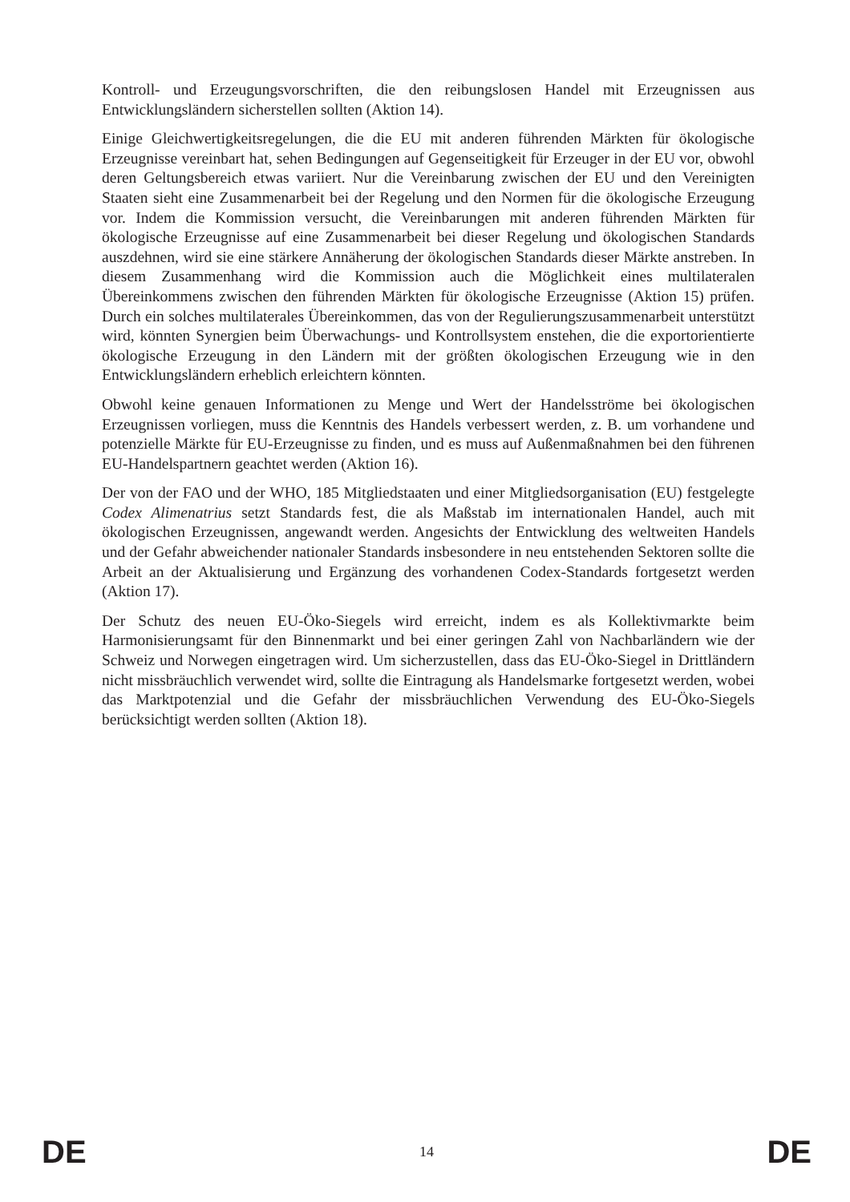Kontroll- und Erzeugungsvorschriften, die den reibungslosen Handel mit Erzeugnissen aus Entwicklungsländern sicherstellen sollten (Aktion 14).
Einige Gleichwertigkeitsregelungen, die die EU mit anderen führenden Märkten für ökologische Erzeugnisse vereinbart hat, sehen Bedingungen auf Gegenseitigkeit für Erzeuger in der EU vor, obwohl deren Geltungsbereich etwas variiert. Nur die Vereinbarung zwischen der EU und den Vereinigten Staaten sieht eine Zusammenarbeit bei der Regelung und den Normen für die ökologische Erzeugung vor. Indem die Kommission versucht, die Vereinbarungen mit anderen führenden Märkten für ökologische Erzeugnisse auf eine Zusammenarbeit bei dieser Regelung und ökologischen Standards auszdehnen, wird sie eine stärkere Annäherung der ökologischen Standards dieser Märkte anstreben. In diesem Zusammenhang wird die Kommission auch die Möglichkeit eines multilateralen Übereinkommens zwischen den führenden Märkten für ökologische Erzeugnisse (Aktion 15) prüfen. Durch ein solches multilaterales Übereinkommen, das von der Regulierungszusammenarbeit unterstützt wird, könnten Synergien beim Überwachungs- und Kontrollsystem enstehen, die die exportorientierte ökologische Erzeugung in den Ländern mit der größten ökologischen Erzeugung wie in den Entwicklungsländern erheblich erleichtern könnten.
Obwohl keine genauen Informationen zu Menge und Wert der Handelsströme bei ökologischen Erzeugnissen vorliegen, muss die Kenntnis des Handels verbessert werden, z. B. um vorhandene und potenzielle Märkte für EU-Erzeugnisse zu finden, und es muss auf Außenmaßnahmen bei den führenen EU-Handelspartnern geachtet werden (Aktion 16).
Der von der FAO und der WHO, 185 Mitgliedstaaten und einer Mitgliedsorganisation (EU) festgelegte Codex Alimenatrius setzt Standards fest, die als Maßstab im internationalen Handel, auch mit ökologischen Erzeugnissen, angewandt werden. Angesichts der Entwicklung des weltweiten Handels und der Gefahr abweichender nationaler Standards insbesondere in neu entstehenden Sektoren sollte die Arbeit an der Aktualisierung und Ergänzung des vorhandenen Codex-Standards fortgesetzt werden (Aktion 17).
Der Schutz des neuen EU-Öko-Siegels wird erreicht, indem es als Kollektivmarkte beim Harmonisierungsamt für den Binnenmarkt und bei einer geringen Zahl von Nachbarländern wie der Schweiz und Norwegen eingetragen wird. Um sicherzustellen, dass das EU-Öko-Siegel in Drittländern nicht missbräuchlich verwendet wird, sollte die Eintragung als Handelsmarke fortgesetzt werden, wobei das Marktpotenzial und die Gefahr der missbräuchlichen Verwendung des EU-Öko-Siegels berücksichtigt werden sollten (Aktion 18).
DE 14 DE